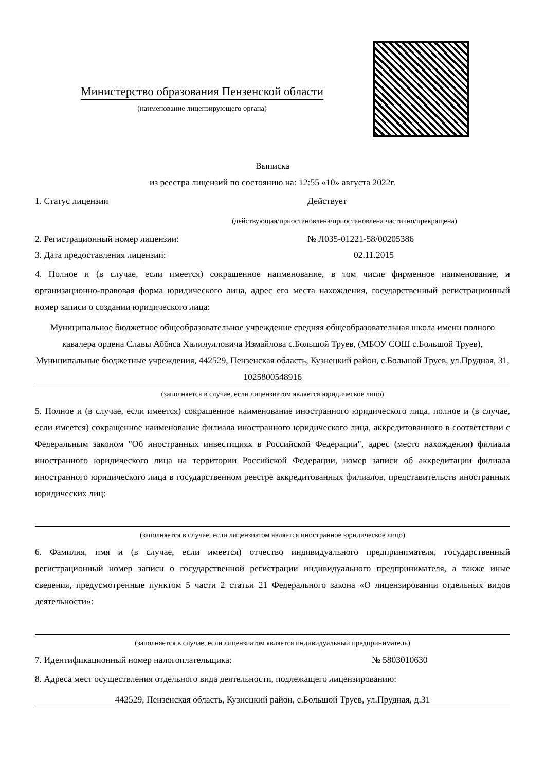Министерство образования Пензенской области
(наименование лицензирующего органа)
Выписка
из реестра лицензий по состоянию на: 12:55 «10» августа 2022г.
1. Статус лицензии Действует
(действующая/приостановлена/приостановлена частично/прекращена)
2. Регистрационный номер лицензии: № Л035-01221-58/00205386
3. Дата предоставления лицензии: 02.11.2015
4. Полное и (в случае, если имеется) сокращенное наименование, в том числе фирменное наименование, и организационно-правовая форма юридического лица, адрес его места нахождения, государственный регистрационный номер записи о создании юридического лица:
Муниципальное бюджетное общеобразовательное учреждение средняя общеобразовательная школа имени полного кавалера ордена Славы Аббяса Халилулловича Измайлова с.Большой Труев, (МБОУ СОШ с.Большой Труев), Муниципальные бюджетные учреждения, 442529, Пензенская область, Кузнецкий район, с.Большой Труев, ул.Прудная, 31, 1025800548916
(заполняется в случае, если лицензиатом является юридическое лицо)
5. Полное и (в случае, если имеется) сокращенное наименование иностранного юридического лица, полное и (в случае, если имеется) сокращенное наименование филиала иностранного юридического лица, аккредитованного в соответствии с Федеральным законом "Об иностранных инвестициях в Российской Федерации", адрес (место нахождения) филиала иностранного юридического лица на территории Российской Федерации, номер записи об аккредитации филиала иностранного юридического лица в государственном реестре аккредитованных филиалов, представительств иностранных юридических лиц:
(заполняется в случае, если лицензиатом является иностранное юридическое лицо)
6. Фамилия, имя и (в случае, если имеется) отчество индивидуального предпринимателя, государственный регистрационный номер записи о государственной регистрации индивидуального предпринимателя, а также иные сведения, предусмотренные пунктом 5 части 2 статьи 21 Федерального закона «О лицензировании отдельных видов деятельности»:
(заполняется в случае, если лицензиатом является индивидуальный предприниматель)
7. Идентификационный номер налогоплательщика: № 5803010630
8. Адреса мест осуществления отдельного вида деятельности, подлежащего лицензированию:
442529, Пензенская область, Кузнецкий район, с.Большой Труев, ул.Прудная, д.31